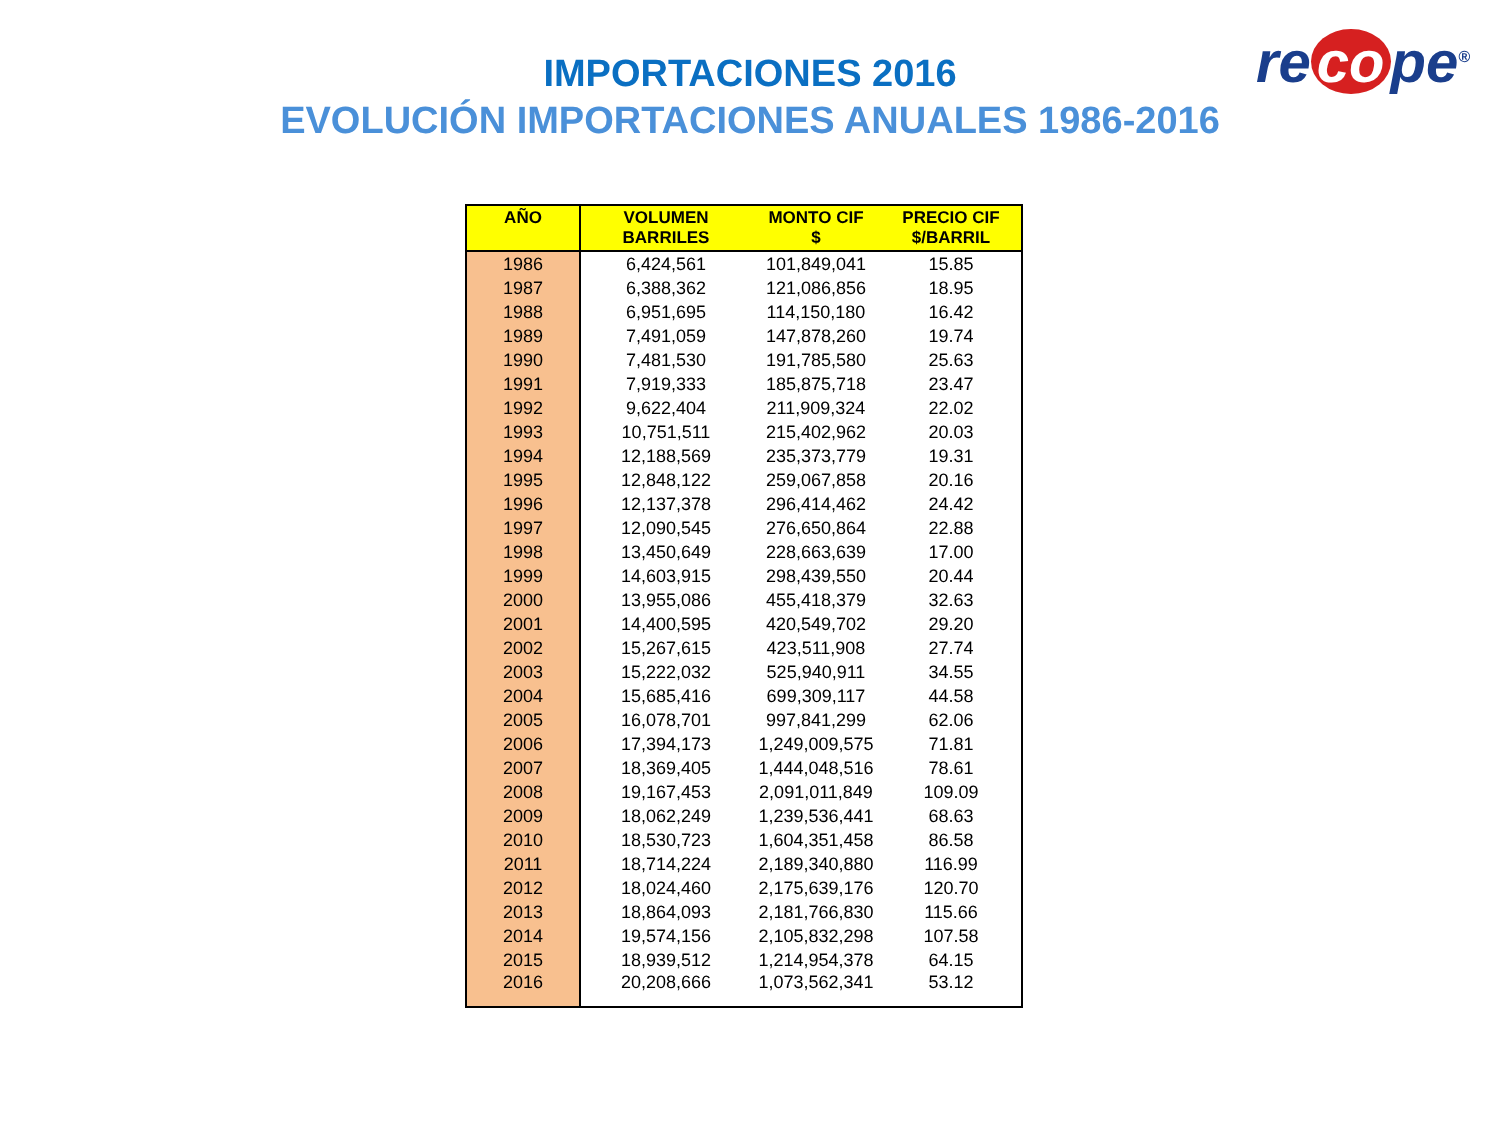re co pe<sup>®</sup>
IMPORTACIONES 2016
EVOLUCIÓN IMPORTACIONES ANUALES 1986-2016
| AÑO | VOLUMEN BARRILES | MONTO CIF $ | PRECIO CIF $/BARRIL |
| --- | --- | --- | --- |
| 1986 | 6,424,561 | 101,849,041 | 15.85 |
| 1987 | 6,388,362 | 121,086,856 | 18.95 |
| 1988 | 6,951,695 | 114,150,180 | 16.42 |
| 1989 | 7,491,059 | 147,878,260 | 19.74 |
| 1990 | 7,481,530 | 191,785,580 | 25.63 |
| 1991 | 7,919,333 | 185,875,718 | 23.47 |
| 1992 | 9,622,404 | 211,909,324 | 22.02 |
| 1993 | 10,751,511 | 215,402,962 | 20.03 |
| 1994 | 12,188,569 | 235,373,779 | 19.31 |
| 1995 | 12,848,122 | 259,067,858 | 20.16 |
| 1996 | 12,137,378 | 296,414,462 | 24.42 |
| 1997 | 12,090,545 | 276,650,864 | 22.88 |
| 1998 | 13,450,649 | 228,663,639 | 17.00 |
| 1999 | 14,603,915 | 298,439,550 | 20.44 |
| 2000 | 13,955,086 | 455,418,379 | 32.63 |
| 2001 | 14,400,595 | 420,549,702 | 29.20 |
| 2002 | 15,267,615 | 423,511,908 | 27.74 |
| 2003 | 15,222,032 | 525,940,911 | 34.55 |
| 2004 | 15,685,416 | 699,309,117 | 44.58 |
| 2005 | 16,078,701 | 997,841,299 | 62.06 |
| 2006 | 17,394,173 | 1,249,009,575 | 71.81 |
| 2007 | 18,369,405 | 1,444,048,516 | 78.61 |
| 2008 | 19,167,453 | 2,091,011,849 | 109.09 |
| 2009 | 18,062,249 | 1,239,536,441 | 68.63 |
| 2010 | 18,530,723 | 1,604,351,458 | 86.58 |
| 2011 | 18,714,224 | 2,189,340,880 | 116.99 |
| 2012 | 18,024,460 | 2,175,639,176 | 120.70 |
| 2013 | 18,864,093 | 2,181,766,830 | 115.66 |
| 2014 | 19,574,156 | 2,105,832,298 | 107.58 |
| 2015 | 18,939,512 | 1,214,954,378 | 64.15 |
| 2016 | 20,208,666 | 1,073,562,341 | 53.12 |